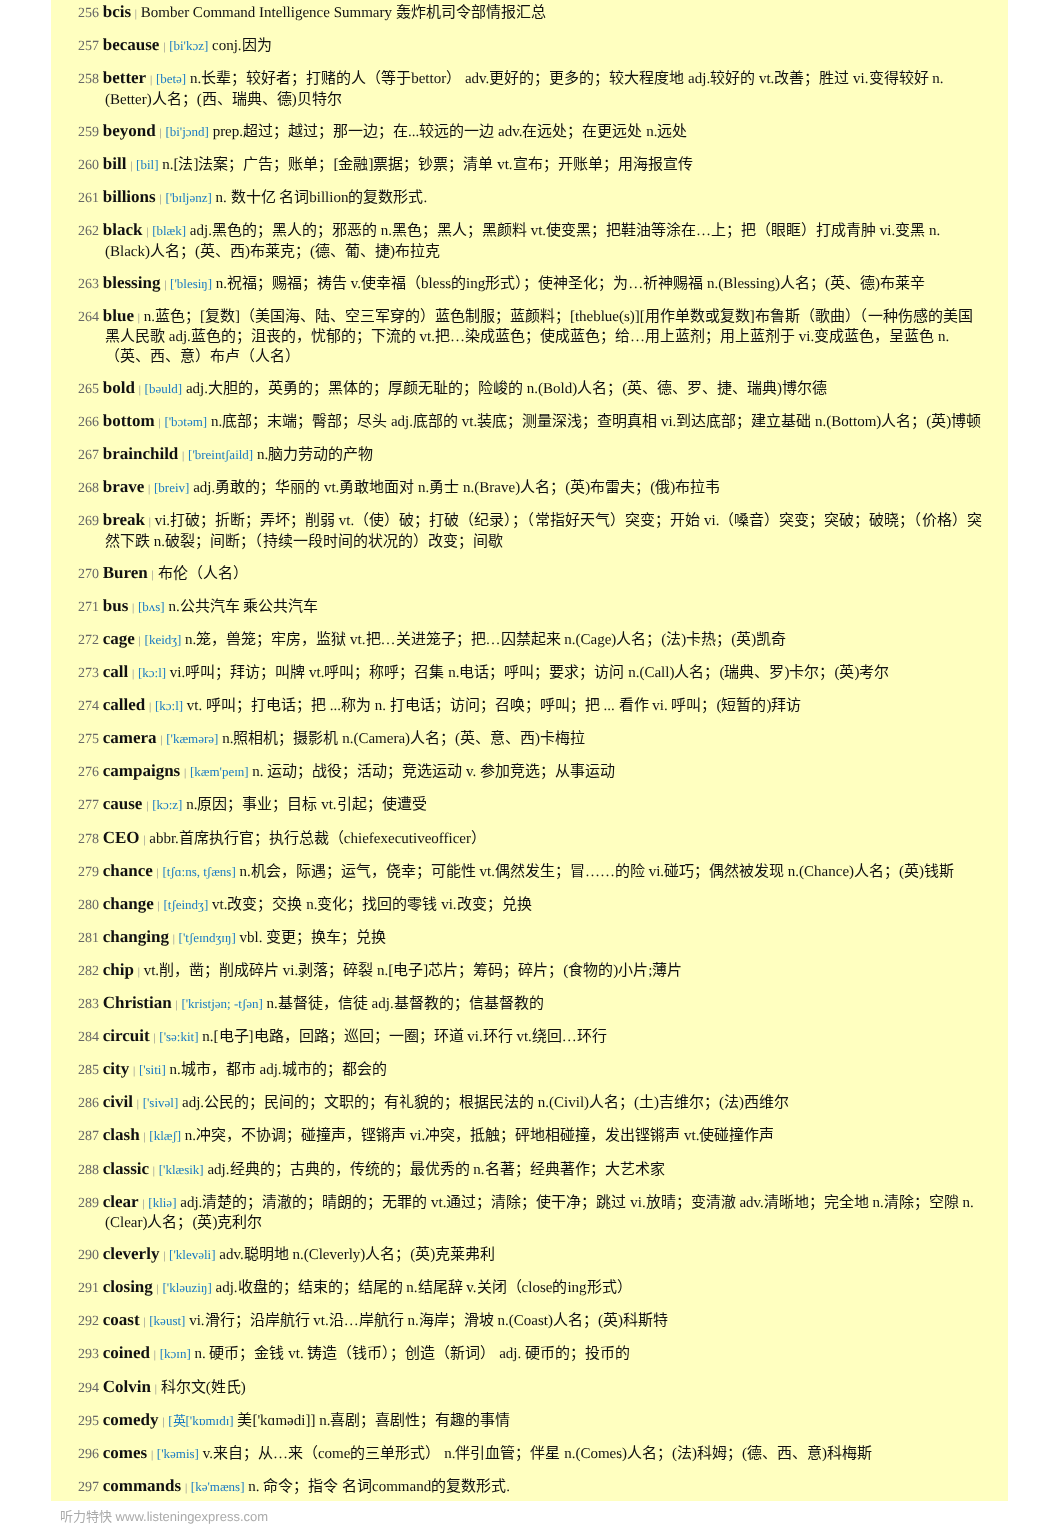256 bcis | Bomber Command Intelligence Summary 轰炸机司令部情报汇总
257 because | [bi'kɔz] conj.因为
258 better | [betə] n.长辈；较好者；打赌的人（等于bettor） adv.更好的；更多的；较大程度地 adj.较好的 vt.改善；胜过 vi.变得较好 n.(Better)人名；(西、瑞典、德)贝特尔
259 beyond | [bi'jɔnd] prep.超过；越过；那一边；在...较远的一边 adv.在远处；在更远处 n.远处
260 bill | [bil] n.[法]法案；广告；账单；[金融]票据；钞票；清单 vt.宣布；开账单；用海报宣传
261 billions | ['bɪljənz] n. 数十亿 名词billion的复数形式.
262 black | [blæk] adj.黑色的；黑人的；邪恶的 n.黑色；黑人；黑颜料 vt.使变黑；把鞋油等涂在…上；把（眼眶）打成青肿 vi.变黑 n.(Black)人名；(英、西)布莱克；(德、葡、捷)布拉克
263 blessing | ['blesiŋ] n.祝福；赐福；祷告 v.使幸福（bless的ing形式）；使神圣化；为…祈神赐福 n.(Blessing)人名；(英、德)布莱辛
264 blue | n.蓝色；[复数]（美国海、陆、空三军穿的）蓝色制服；蓝颜料；[theblue(s)][用作单数或复数]布鲁斯（歌曲）（一种伤感的美国黑人民歌 adj.蓝色的；沮丧的，忧郁的；下流的 vt.把…染成蓝色；使成蓝色；给…用上蓝剂；用上蓝剂于 vi.变成蓝色，呈蓝色 n.（英、西、意）布卢（人名）
265 bold | [bəuld] adj.大胆的，英勇的；黑体的；厚颜无耻的；险峻的 n.(Bold)人名；(英、德、罗、捷、瑞典)博尔德
266 bottom | ['bɔtəm] n.底部；末端；臀部；尽头 adj.底部的 vt.装底；测量深浅；查明真相 vi.到达底部；建立基础 n.(Bottom)人名；(英)博顿
267 brainchild | ['breintʃaild] n.脑力劳动的产物
268 brave | [breiv] adj.勇敢的；华丽的 vt.勇敢地面对 n.勇士 n.(Brave)人名；(英)布雷夫；(俄)布拉韦
269 break | vi.打破；折断；弄坏；削弱 vt.（使）破；打破（纪录）；（常指好天气）突变；开始 vi.（嗓音）突变；突破；破晓；（价格）突然下跌 n.破裂；间断；（持续一段时间的状况的）改变；间歇
270 Buren | 布伦（人名）
271 bus | [bʌs] n.公共汽车 乘公共汽车
272 cage | [keidʒ] n.笼，兽笼；牢房，监狱 vt.把…关进笼子；把…囚禁起来 n.(Cage)人名；(法)卡热；(英)凯奇
273 call | [kɔ:l] vi.呼叫；拜访；叫牌 vt.呼叫；称呼；召集 n.电话；呼叫；要求；访问 n.(Call)人名；(瑞典、罗)卡尔；(英)考尔
274 called | [kɔ:l] vt. 呼叫；打电话；把 ...称为 n. 打电话；访问；召唤；呼叫；把 ... 看作 vi. 呼叫；(短暂的)拜访
275 camera | ['kæmərə] n.照相机；摄影机 n.(Camera)人名；(英、意、西)卡梅拉
276 campaigns | [kæm'peɪn] n. 运动；战役；活动；竞选运动 v. 参加竞选；从事运动
277 cause | [kɔ:z] n.原因；事业；目标 vt.引起；使遭受
278 CEO | abbr.首席执行官；执行总裁（chiefexecutiveofficer）
279 chance | [tʃɑ:ns, tʃæns] n.机会，际遇；运气，侥幸；可能性 vt.偶然发生；冒……的险 vi.碰巧；偶然被发现 n.(Chance)人名；(英)钱斯
280 change | [tʃeindʒ] vt.改变；交换 n.变化；找回的零钱 vi.改变；兑换
281 changing | ['tʃeɪndʒɪŋ] vbl. 变更；换车；兑换
282 chip | vt.削，凿；削成碎片 vi.剥落；碎裂 n.[电子]芯片；筹码；碎片；(食物的)小片;薄片
283 Christian | ['kristjən; -tʃən] n.基督徒，信徒 adj.基督教的；信基督教的
284 circuit | ['sə:kit] n.[电子]电路，回路；巡回；一圈；环道 vi.环行 vt.绕回…环行
285 city | ['siti] n.城市，都市 adj.城市的；都会的
286 civil | ['sivəl] adj.公民的；民间的；文职的；有礼貌的；根据民法的 n.(Civil)人名；(土)吉维尔；(法)西维尔
287 clash | [klæʃ] n.冲突，不协调；碰撞声，铿锵声 vi.冲突，抵触；砰地相碰撞，发出铿锵声 vt.使碰撞作声
288 classic | ['klæsik] adj.经典的；古典的，传统的；最优秀的 n.名著；经典著作；大艺术家
289 clear | [kliə] adj.清楚的；清澈的；晴朗的；无罪的 vt.通过；清除；使干净；跳过 vi.放晴；变清澈 adv.清晰地；完全地 n.清除；空隙 n.(Clear)人名；(英)克利尔
290 cleverly | ['klevəli] adv.聪明地 n.(Cleverly)人名；(英)克莱弗利
291 closing | ['kləuziŋ] adj.收盘的；结束的；结尾的 n.结尾辞 v.关闭（close的ing形式）
292 coast | [kəust] vi.滑行；沿岸航行 vt.沿…岸航行 n.海岸；滑坡 n.(Coast)人名；(英)科斯特
293 coined | [kɔɪn] n. 硬币；金钱 vt. 铸造（钱币）；创造（新词） adj. 硬币的；投币的
294 Colvin | 科尔文(姓氏)
295 comedy | [英['kɒmɪdɪ] 美['kɑmədi]] n.喜剧；喜剧性；有趣的事情
296 comes | ['kəmis] v.来自；从…来（come的三单形式） n.伴引血管；伴星 n.(Comes)人名；(法)科姆；(德、西、意)科梅斯
297 commands | [kə'mæns] n. 命令；指令 名词command的复数形式.
听力特快 www.listeningexpress.com